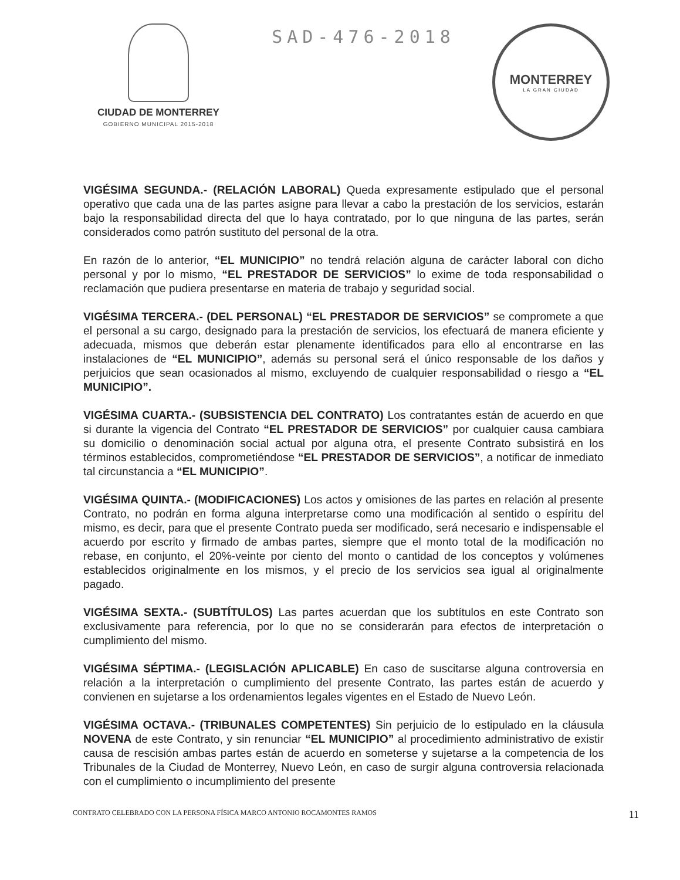CIUDAD DE MONTERREY
GOBIERNO MUNICIPAL 2015-2018
SAD-476-2018
MONTERREY
LA GRAN CIUDAD
VIGÉSIMA SEGUNDA.- (RELACIÓN LABORAL) Queda expresamente estipulado que el personal operativo que cada una de las partes asigne para llevar a cabo la prestación de los servicios, estarán bajo la responsabilidad directa del que lo haya contratado, por lo que ninguna de las partes, serán considerados como patrón sustituto del personal de la otra.
En razón de lo anterior, “EL MUNICIPIO” no tendrá relación alguna de carácter laboral con dicho personal y por lo mismo, “EL PRESTADOR DE SERVICIOS” lo exime de toda responsabilidad o reclamación que pudiera presentarse en materia de trabajo y seguridad social.
VIGÉSIMA TERCERA.- (DEL PERSONAL) “EL PRESTADOR DE SERVICIOS” se compromete a que el personal a su cargo, designado para la prestación de servicios, los efectuará de manera eficiente y adecuada, mismos que deberán estar plenamente identificados para ello al encontrarse en las instalaciones de “EL MUNICIPIO”, además su personal será el único responsable de los daños y perjuicios que sean ocasionados al mismo, excluyendo de cualquier responsabilidad o riesgo a “EL MUNICIPIO”.
VIGÉSIMA CUARTA.- (SUBSISTENCIA DEL CONTRATO) Los contratantes están de acuerdo en que si durante la vigencia del Contrato “EL PRESTADOR DE SERVICIOS” por cualquier causa cambiara su domicilio o denominación social actual por alguna otra, el presente Contrato subsistirá en los términos establecidos, comprometiéndose “EL PRESTADOR DE SERVICIOS”, a notificar de inmediato tal circunstancia a “EL MUNICIPIO”.
VIGÉSIMA QUINTA.- (MODIFICACIONES) Los actos y omisiones de las partes en relación al presente Contrato, no podrán en forma alguna interpretarse como una modificación al sentido o espíritu del mismo, es decir, para que el presente Contrato pueda ser modificado, será necesario e indispensable el acuerdo por escrito y firmado de ambas partes, siempre que el monto total de la modificación no rebase, en conjunto, el 20%-veinte por ciento del monto o cantidad de los conceptos y volúmenes establecidos originalmente en los mismos, y el precio de los servicios sea igual al originalmente pagado.
VIGÉSIMA SEXTA.- (SUBTÍTULOS) Las partes acuerdan que los subtítulos en este Contrato son exclusivamente para referencia, por lo que no se considerarán para efectos de interpretación o cumplimiento del mismo.
VIGÉSIMA SÉPTIMA.- (LEGISLACIÓN APLICABLE) En caso de suscitarse alguna controversia en relación a la interpretación o cumplimiento del presente Contrato, las partes están de acuerdo y convienen en sujetarse a los ordenamientos legales vigentes en el Estado de Nuevo León.
VIGÉSIMA OCTAVA.- (TRIBUNALES COMPETENTES) Sin perjuicio de lo estipulado en la cláusula NOVENA de este Contrato, y sin renunciar “EL MUNICIPIO” al procedimiento administrativo de existir causa de rescisión ambas partes están de acuerdo en someterse y sujetarse a la competencia de los Tribunales de la Ciudad de Monterrey, Nuevo León, en caso de surgir alguna controversia relacionada con el cumplimiento o incumplimiento del presente
CONTRATO CELEBRADO CON LA PERSONA FÍSICA MARCO ANTONIO ROCAMONTES RAMOS 11